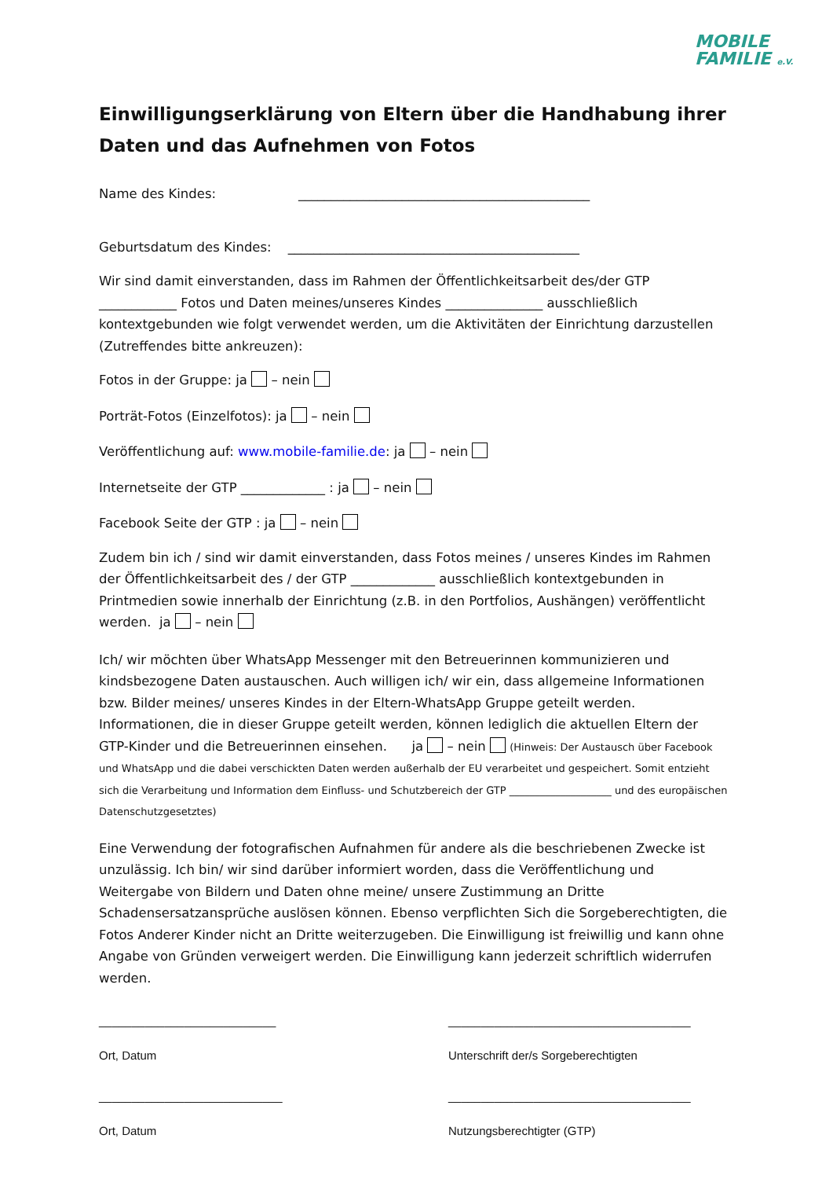MOBILE
FAMILIE e.V.
Einwilligungserklärung von Eltern über die Handhabung ihrer Daten und das Aufnehmen von Fotos
Name des Kindes: _____________________________________________
Geburtsdatum des Kindes: _____________________________________________
Wir sind damit einverstanden, dass im Rahmen der Öffentlichkeitsarbeit des/der GTP ____________ Fotos und Daten meines/unseres Kindes _______________ ausschließlich kontextgebunden wie folgt verwendet werden, um die Aktivitäten der Einrichtung darzustellen (Zutreffendes bitte ankreuzen):
Fotos in der Gruppe: ja – nein
Porträt-Fotos (Einzelfotos): ja – nein
Veröffentlichung auf: www.mobile-familie.de: ja – nein
Internetseite der GTP _____________ : ja – nein
Facebook Seite der GTP : ja – nein
Zudem bin ich / sind wir damit einverstanden, dass Fotos meines / unseres Kindes im Rahmen der Öffentlichkeitsarbeit des / der GTP _____________ ausschließlich kontextgebunden in Printmedien sowie innerhalb der Einrichtung (z.B. in den Portfolios, Aushängen) veröffentlicht werden. ja – nein
Ich/ wir möchten über WhatsApp Messenger mit den Betreuerinnen kommunizieren und kindsbezogene Daten austauschen. Auch willigen ich/ wir ein, dass allgemeine Informationen bzw. Bilder meines/ unseres Kindes in der Eltern-WhatsApp Gruppe geteilt werden. Informationen, die in dieser Gruppe geteilt werden, können lediglich die aktuellen Eltern der GTP-Kinder und die Betreuerinnen einsehen. ja – nein (Hinweis: Der Austausch über Facebook und WhatsApp und die dabei verschickten Daten werden außerhalb der EU verarbeitet und gespeichert. Somit entzieht sich die Verarbeitung und Information dem Einfluss- und Schutzbereich der GTP ____________________ und des europäischen Datenschutzgesetztes)
Eine Verwendung der fotografischen Aufnahmen für andere als die beschriebenen Zwecke ist unzulässig. Ich bin/ wir sind darüber informiert worden, dass die Veröffentlichung und Weitergabe von Bildern und Daten ohne meine/ unsere Zustimmung an Dritte Schadensersatzansprüche auslösen können. Ebenso verpflichten Sich die Sorgeberechtigten, die Fotos Anderer Kinder nicht an Dritte weiterzugeben. Die Einwilligung ist freiwillig und kann ohne Angabe von Gründen verweigert werden. Die Einwilligung kann jederzeit schriftlich widerrufen werden.
___________________________
Ort, Datum
_____________________________________
Unterschrift der/s Sorgeberechtigten
____________________________
Ort, Datum
_____________________________________
Nutzungsberechtigter (GTP)